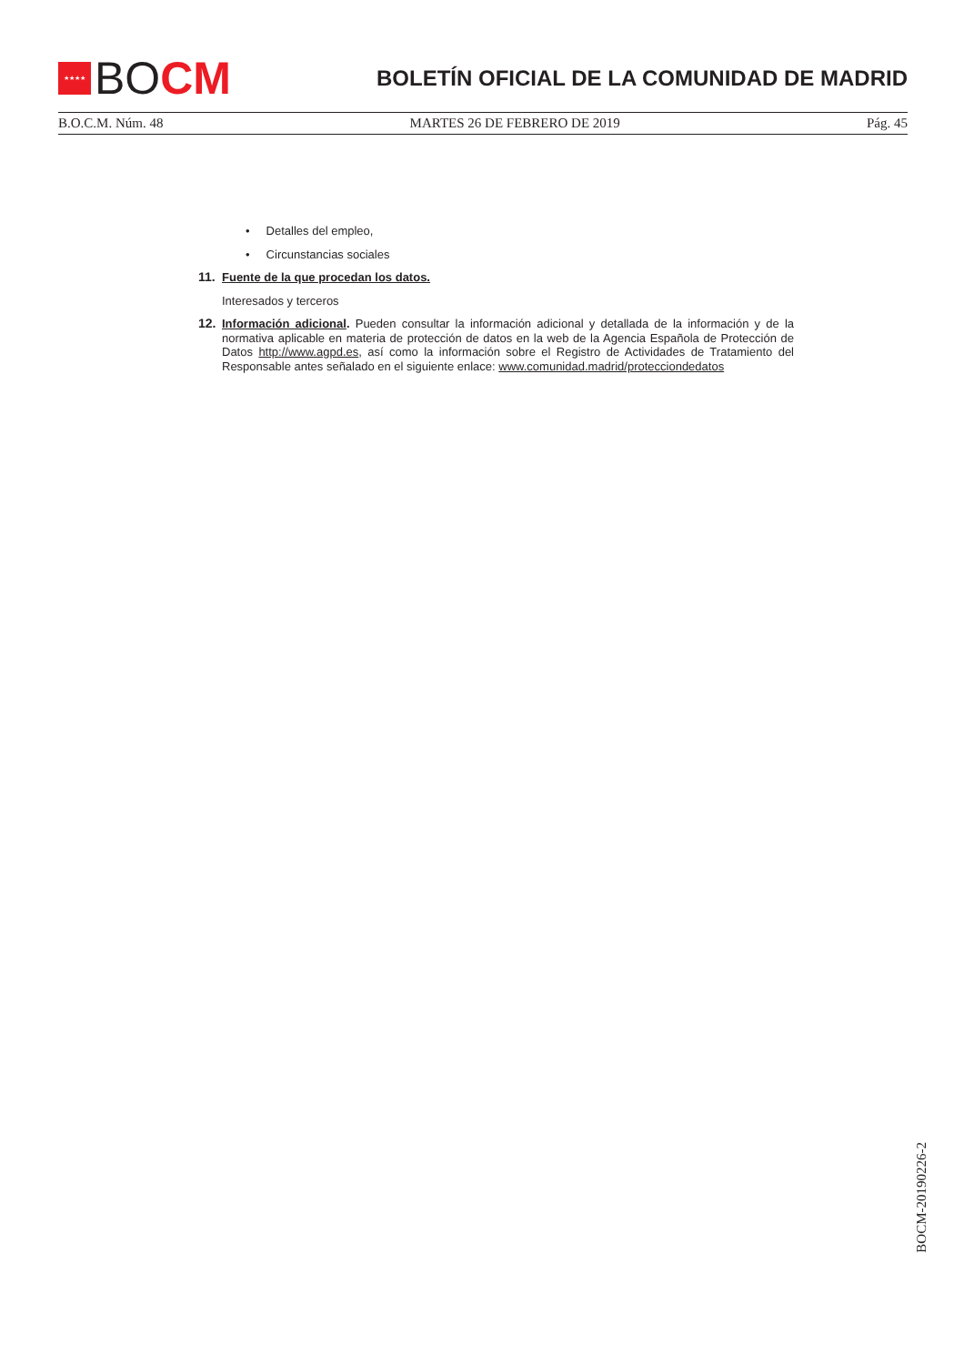★★★★
BO CM
BOLETÍN OFICIAL DE LA COMUNIDAD DE MADRID
B.O.C.M. Núm. 48 MARTES 26 DE FEBRERO DE 2019 Pág. 45
• Detalles del empleo,
• Circunstancias sociales
11. Fuente de la que procedan los datos.
Interesados y terceros
12. Información adicional. Pueden consultar la información adicional y detallada de la información y de la normativa aplicable en materia de protección de datos en la web de la Agencia Española de Protección de Datos http://www.agpd.es, así como la información sobre el Registro de Actividades de Tratamiento del Responsable antes señalado en el siguiente enlace: www.comunidad.madrid/protecciondedatos
BOCM-20190226-2